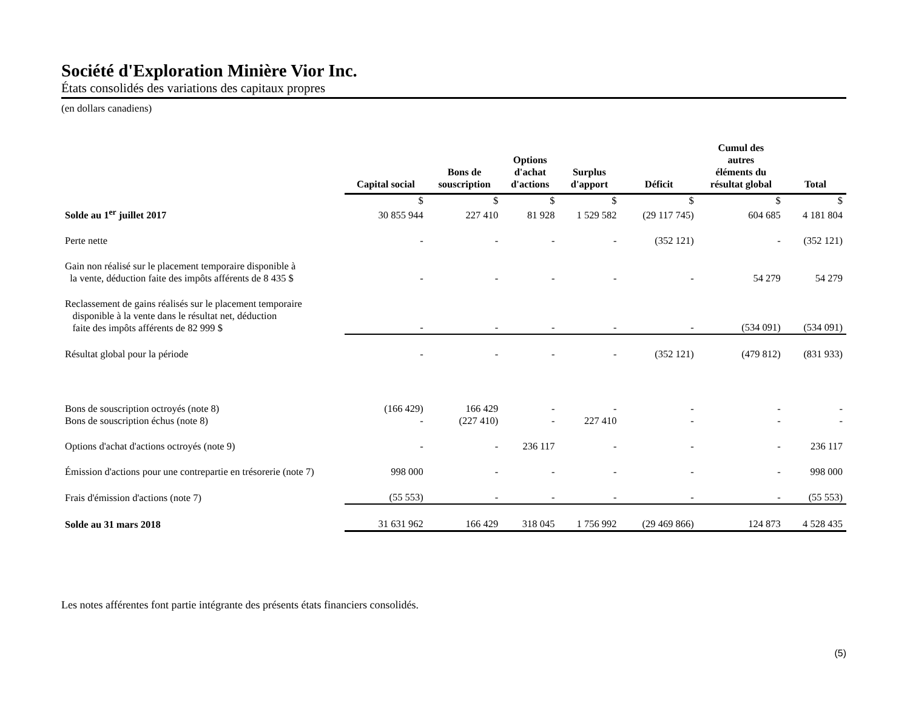Société d'Exploration Minière Vior Inc.
États consolidés des variations des capitaux propres
(en dollars canadiens)
| | Capital social | Bons de souscription | Options d'achat d'actions | Surplus d'apport | Déficit | Cumul des autres éléments du résultat global | Total |
| --- | --- | --- | --- | --- | --- | --- | --- |
| | $ | $ | $ | $ | $ | $ | $ |
| Solde au 1<sup>er</sup> juillet 2017 | 30 855 944 | 227 410 | 81 928 | 1 529 582 | (29 117 745) | 604 685 | 4 181 804 |
| Perte nette | - | - | - | - | (352 121) | - | (352 121) |
| Gain non réalisé sur le placement temporaire disponible à la vente, déduction faite des impôts afférents de 8 435 $ | - | - | - | - | - | 54 279 | 54 279 |
| Reclassement de gains réalisés sur le placement temporaire disponible à la vente dans le résultat net, déduction faite des impôts afférents de 82 999 $ | - | - | - | - | - | (534 091) | (534 091) |
| Résultat global pour la période | - | - | - | - | (352 121) | (479 812) | (831 933) |
| Bons de souscription octroyés (note 8) | (166 429) | 166 429 | - | - | - | - | - |
| Bons de souscription échus (note 8) | - | (227 410) | - | 227 410 | - | - | - |
| Options d'achat d'actions octroyés (note 9) | - | - | 236 117 | - | - | - | 236 117 |
| Émission d'actions pour une contrepartie en trésorerie (note 7) | 998 000 | - | - | - | - | - | 998 000 |
| Frais d'émission d'actions (note 7) | (55 553) | - | - | - | - | - | (55 553) |
| Solde au 31 mars 2018 | 31 631 962 | 166 429 | 318 045 | 1 756 992 | (29 469 866) | 124 873 | 4 528 435 |
Les notes afférentes font partie intégrante des présents états financiers consolidés.
(5)